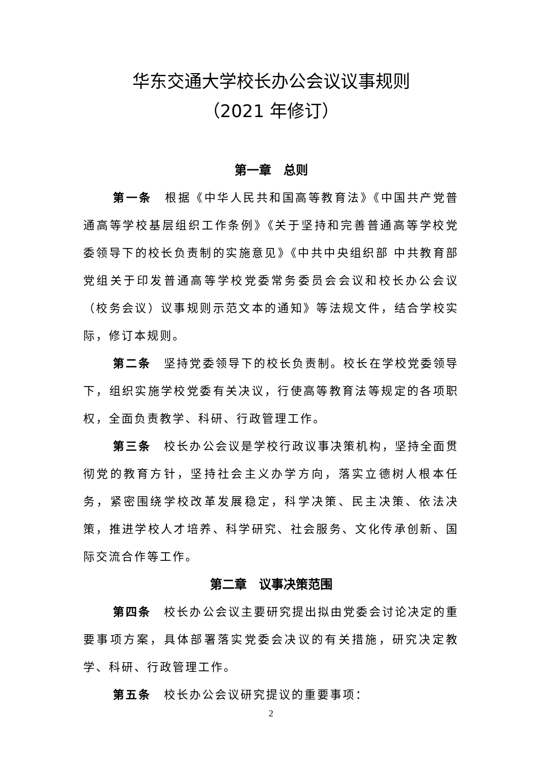华东交通大学校长办公会议议事规则
（2021 年修订）
第一章　总则
第一条　根据《中华人民共和国高等教育法》《中国共产党普通高等学校基层组织工作条例》《关于坚持和完善普通高等学校党委领导下的校长负责制的实施意见》《中共中央组织部 中共教育部党组关于印发普通高等学校党委常务委员会会议和校长办公会议（校务会议）议事规则示范文本的通知》等法规文件，结合学校实际，修订本规则。
第二条　坚持党委领导下的校长负责制。校长在学校党委领导下，组织实施学校党委有关决议，行使高等教育法等规定的各项职权，全面负责教学、科研、行政管理工作。
第三条　校长办公会议是学校行政议事决策机构，坚持全面贯彻党的教育方针，坚持社会主义办学方向，落实立德树人根本任务，紧密围绕学校改革发展稳定，科学决策、民主决策、依法决策，推进学校人才培养、科学研究、社会服务、文化传承创新、国际交流合作等工作。
第二章　议事决策范围
第四条　校长办公会议主要研究提出拟由党委会讨论决定的重要事项方案，具体部署落实党委会决议的有关措施，研究决定教学、科研、行政管理工作。
第五条　校长办公会议研究提议的重要事项：
2